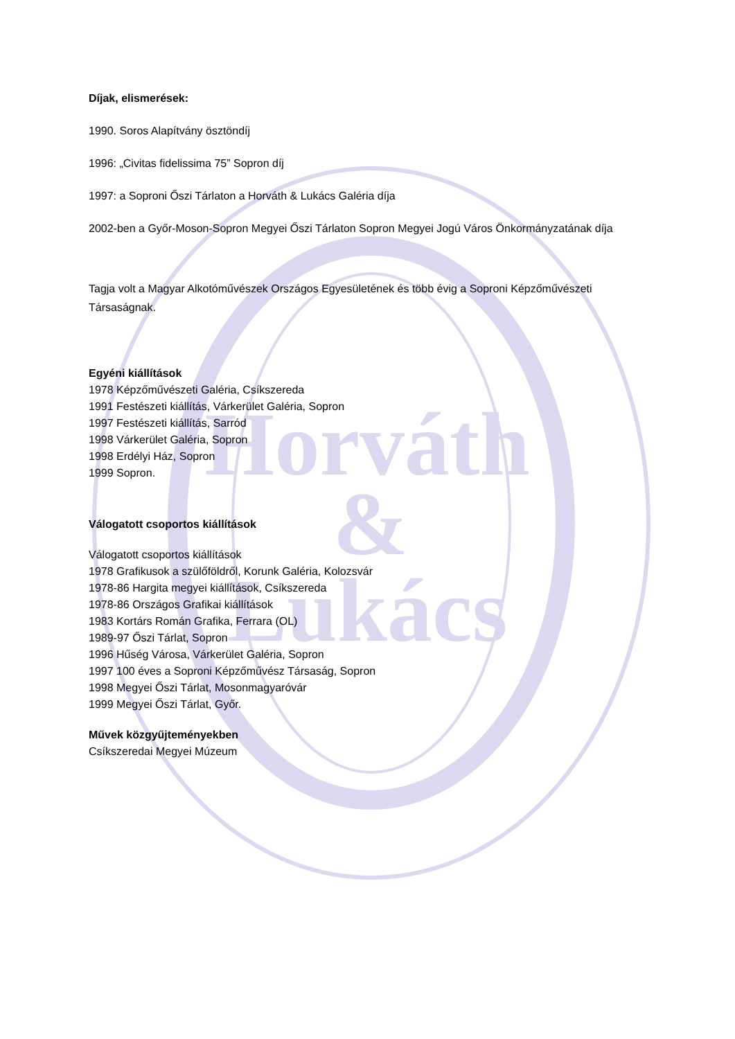Horváth
&
Lukács
Díjak, elismerések:
1990. Soros Alapítvány ösztöndíj
1996: „Civitas fidelissima 75” Sopron díj
1997: a Soproni Őszi Tárlaton a Horváth & Lukács Galéria díja
2002-ben a Győr-Moson-Sopron Megyei Őszi Tárlaton Sopron Megyei Jogú Város Önkormányzatának díja
Tagja volt a Magyar Alkotóművészek Országos Egyesületének és több évig a Soproni Képzőművészeti Társaságnak.
Egyéni kiállítások
1978 Képzőművészeti Galéria, Csíkszereda
1991 Festészeti kiállítás, Várkerület Galéria, Sopron
1997 Festészeti kiállítás, Sarród
1998 Várkerület Galéria, Sopron
1998 Erdélyi Ház, Sopron
1999 Sopron.
Válogatott csoportos kiállítások
Válogatott csoportos kiállítások
1978 Grafikusok a szülőföldről, Korunk Galéria, Kolozsvár
1978-86 Hargita megyei kiállítások, Csíkszereda
1978-86 Országos Grafikai kiállítások
1983 Kortárs Román Grafika, Ferrara (OL)
1989-97 Őszi Tárlat, Sopron
1996 Hűség Városa, Várkerület Galéria, Sopron
1997 100 éves a Soproni Képzőművész Társaság, Sopron
1998 Megyei Őszi Tárlat, Mosonmagyaróvár
1999 Megyei Őszi Tárlat, Győr.
Művek közgyűjteményekben
Csíkszeredai Megyei Múzeum